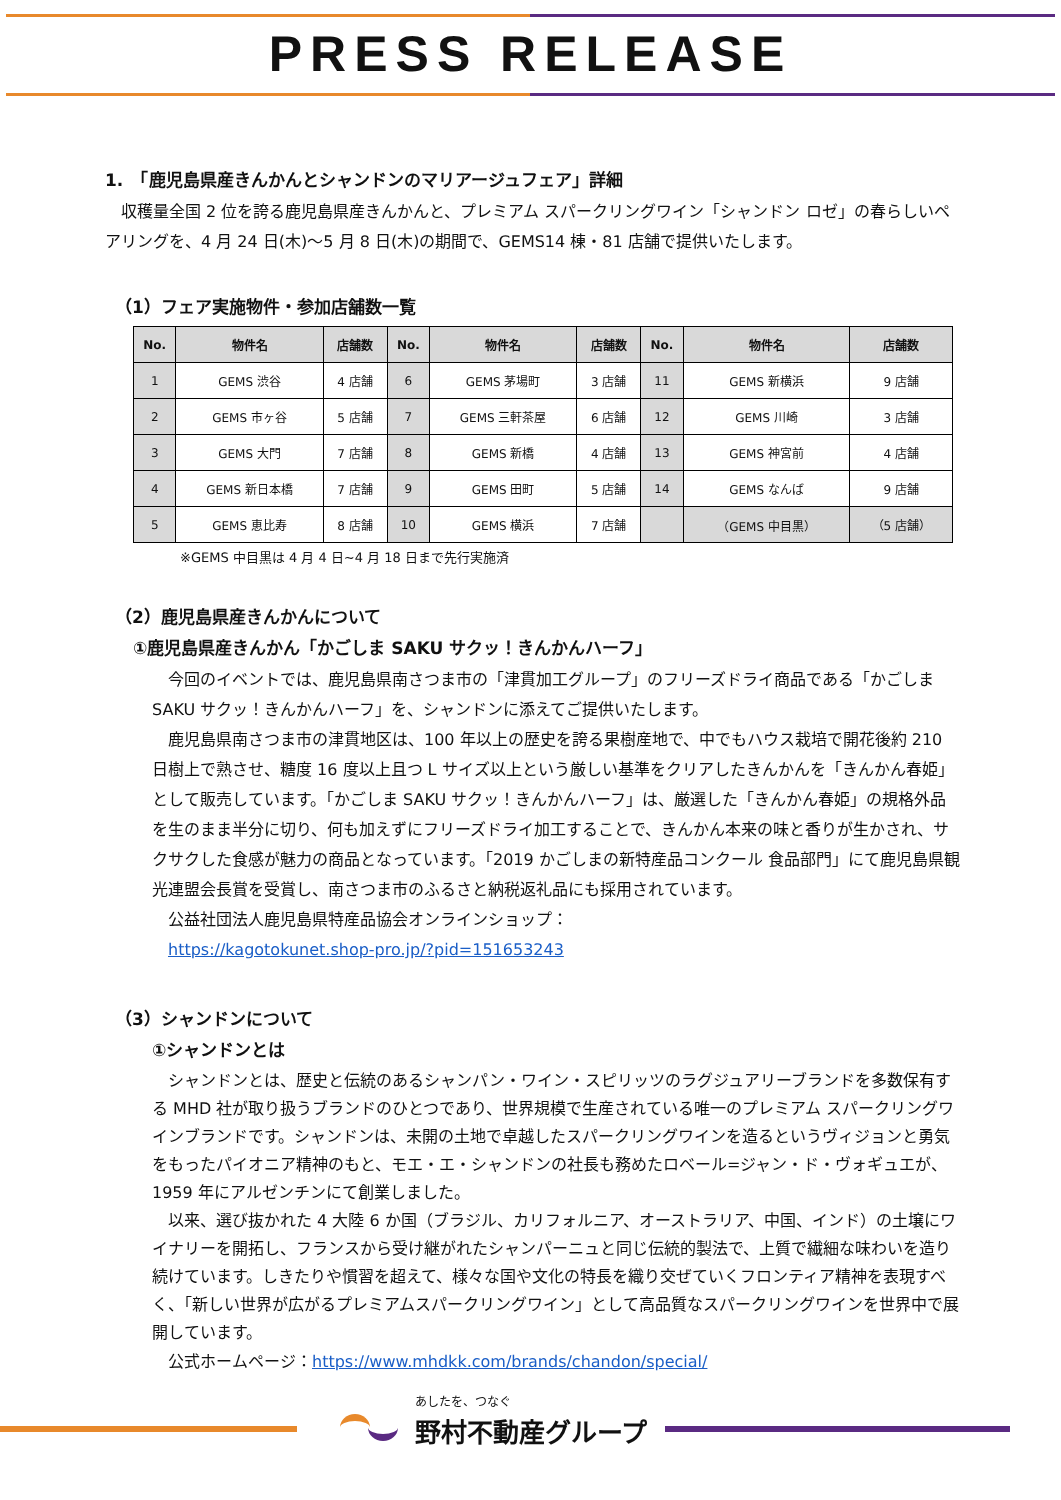PRESS RELEASE
1.　「鹿児島県産きんかんとシャンドンのマリアージュフェア」詳細
　収穫量全国 2 位を誇る鹿児島県産きんかんと、プレミアム スパークリングワイン「シャンドン ロゼ」の春らしいペアリングを、4 月 24 日(木)～5 月 8 日(木)の期間で、GEMS14 棟・81 店舗で提供いたします。
（1）フェア実施物件・参加店舗数一覧
| No. | 物件名 | 店舗数 | No. | 物件名 | 店舗数 | No. | 物件名 | 店舗数 |
| --- | --- | --- | --- | --- | --- | --- | --- | --- |
| 1 | GEMS 渋谷 | 4 店舗 | 6 | GEMS 茅場町 | 3 店舗 | 11 | GEMS 新横浜 | 9 店舗 |
| 2 | GEMS 市ヶ谷 | 5 店舗 | 7 | GEMS 三軒茶屋 | 6 店舗 | 12 | GEMS 川崎 | 3 店舗 |
| 3 | GEMS 大門 | 7 店舗 | 8 | GEMS 新橋 | 4 店舗 | 13 | GEMS 神宮前 | 4 店舗 |
| 4 | GEMS 新日本橋 | 7 店舗 | 9 | GEMS 田町 | 5 店舗 | 14 | GEMS なんば | 9 店舗 |
| 5 | GEMS 恵比寿 | 8 店舗 | 10 | GEMS 横浜 | 7 店舗 | | （GEMS 中目黒） | （5 店舗） |
※GEMS 中目黒は 4 月 4 日~4 月 18 日まで先行実施済
（2）鹿児島県産きんかんについて
①鹿児島県産きんかん「かごしま SAKU サクッ！きんかんハーフ」
　今回のイベントでは、鹿児島県南さつま市の「津貫加工グループ」のフリーズドライ商品である「かごしま SAKU サクッ！きんかんハーフ」を、シャンドンに添えてご提供いたします。
　鹿児島県南さつま市の津貫地区は、100 年以上の歴史を誇る果樹産地で、中でもハウス栽培で開花後約 210 日樹上で熟させ、糖度 16 度以上且つ L サイズ以上という厳しい基準をクリアしたきんかんを「きんかん春姫」として販売しています。「かごしま SAKU サクッ！きんかんハーフ」は、厳選した「きんかん春姫」の規格外品を生のまま半分に切り、何も加えずにフリーズドライ加工することで、きんかん本来の味と香りが生かされ、サクサクした食感が魅力の商品となっています。「2019 かごしまの新特産品コンクール 食品部門」にて鹿児島県観光連盟会長賞を受賞し、南さつま市のふるさと納税返礼品にも採用されています。
　公益社団法人鹿児島県特産品協会オンラインショップ：
　https://kagotokunet.shop-pro.jp/?pid=151653243
（3）シャンドンについて
①シャンドンとは
　シャンドンとは、歴史と伝統のあるシャンパン・ワイン・スピリッツのラグジュアリーブランドを多数保有する MHD 社が取り扱うブランドのひとつであり、世界規模で生産されている唯一のプレミアム スパークリングワインブランドです。シャンドンは、未開の土地で卓越したスパークリングワインを造るというヴィジョンと勇気をもったパイオニア精神のもと、モエ・エ・シャンドンの社長も務めたロベール=ジャン・ド・ヴォギュエが、1959 年にアルゼンチンにて創業しました。
　以来、選び抜かれた 4 大陸 6 か国（ブラジル、カリフォルニア、オーストラリア、中国、インド）の土壌にワイナリーを開拓し、フランスから受け継がれたシャンパーニュと同じ伝統的製法で、上質で繊細な味わいを造り続けています。しきたりや慣習を超えて、様々な国や文化の特長を織り交ぜていくフロンティア精神を表現すべく、「新しい世界が広がるプレミアムスパークリングワイン」として高品質なスパークリングワインを世界中で展開しています。
　公式ホームページ：https://www.mhdkk.com/brands/chandon/special/
あしたを、つなぐ
野村不動産グループ